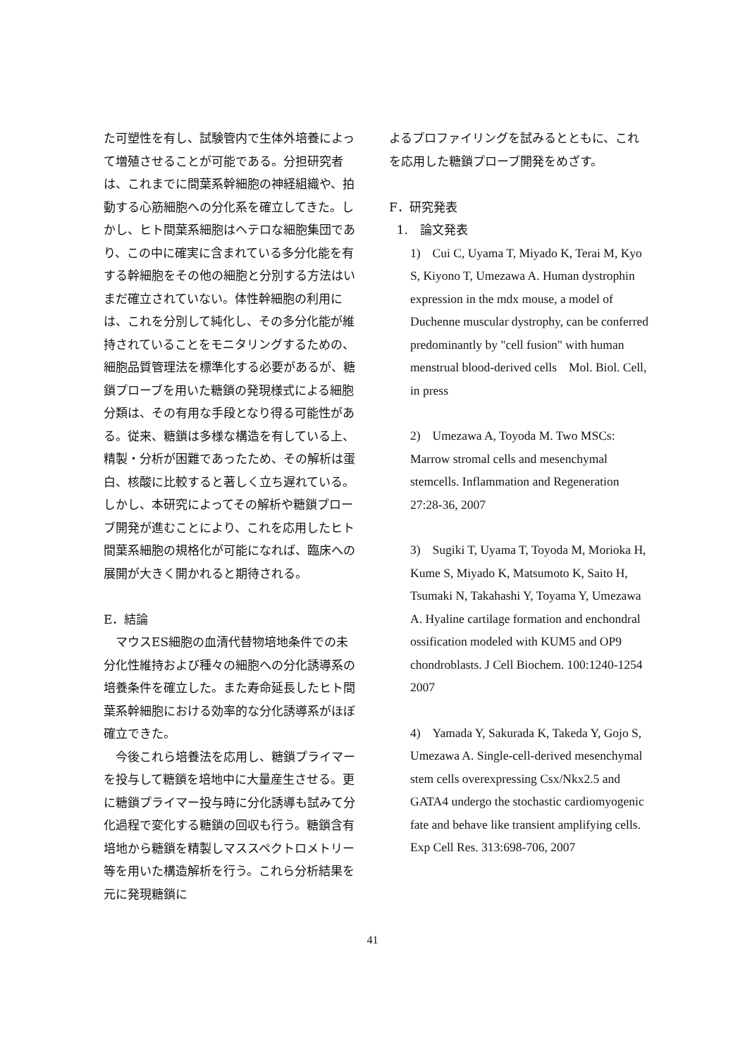た可塑性を有し、試験管内で生体外培養によって増殖させることが可能である。分担研究者は、これまでに間葉系幹細胞の神経組織や、拍動する心筋細胞への分化系を確立してきた。しかし、ヒト間葉系細胞はヘテロな細胞集団であり、この中に確実に含まれている多分化能を有する幹細胞をその他の細胞と分別する方法はいまだ確立されていない。体性幹細胞の利用には、これを分別して純化し、その多分化能が維持されていることをモニタリングするための、細胞品質管理法を標準化する必要があるが、糖鎖プローブを用いた糖鎖の発現様式による細胞分類は、その有用な手段となり得る可能性がある。従来、糖鎖は多様な構造を有している上、精製・分析が困難であったため、その解析は蛋白、核酸に比較すると著しく立ち遅れている。しかし、本研究によってその解析や糖鎖プローブ開発が進むことにより、これを応用したヒト間葉系細胞の規格化が可能になれば、臨床への展開が大きく開かれると期待される。
E．結論
　マウスES細胞の血清代替物培地条件での未分化性維持および種々の細胞への分化誘導系の培養条件を確立した。また寿命延長したヒト間葉系幹細胞における効率的な分化誘導系がほぼ確立できた。
　今後これら培養法を応用し、糖鎖プライマーを投与して糖鎖を培地中に大量産生させる。更に糖鎖プライマー投与時に分化誘導も試みて分化過程で変化する糖鎖の回収も行う。糖鎖含有培地から糖鎖を精製しマススペクトロメトリー等を用いた構造解析を行う。これら分析結果を元に発現糖鎖に
よるプロファイリングを試みるとともに、これを応用した糖鎖プローブ開発をめざす。
F．研究発表
1.　論文発表
1)　Cui C, Uyama T, Miyado K, Terai M, Kyo S, Kiyono T, Umezawa A. Human dystrophin expression in the mdx mouse, a model of Duchenne muscular dystrophy, can be conferred predominantly by "cell fusion" with human menstrual blood-derived cells　Mol. Biol. Cell, in press
2)　Umezawa A, Toyoda M. Two MSCs: Marrow stromal cells and mesenchymal stemcells. Inflammation and Regeneration 27:28-36, 2007
3)　Sugiki T, Uyama T, Toyoda M, Morioka H, Kume S, Miyado K, Matsumoto K, Saito H, Tsumaki N, Takahashi Y, Toyama Y, Umezawa A. Hyaline cartilage formation and enchondral ossification modeled with KUM5 and OP9 chondroblasts. J Cell Biochem. 100:1240-1254 2007
4)　Yamada Y, Sakurada K, Takeda Y, Gojo S, Umezawa A. Single-cell-derived mesenchymal stem cells overexpressing Csx/Nkx2.5 and GATA4 undergo the stochastic cardiomyogenic fate and behave like transient amplifying cells. Exp Cell Res. 313:698-706, 2007
41